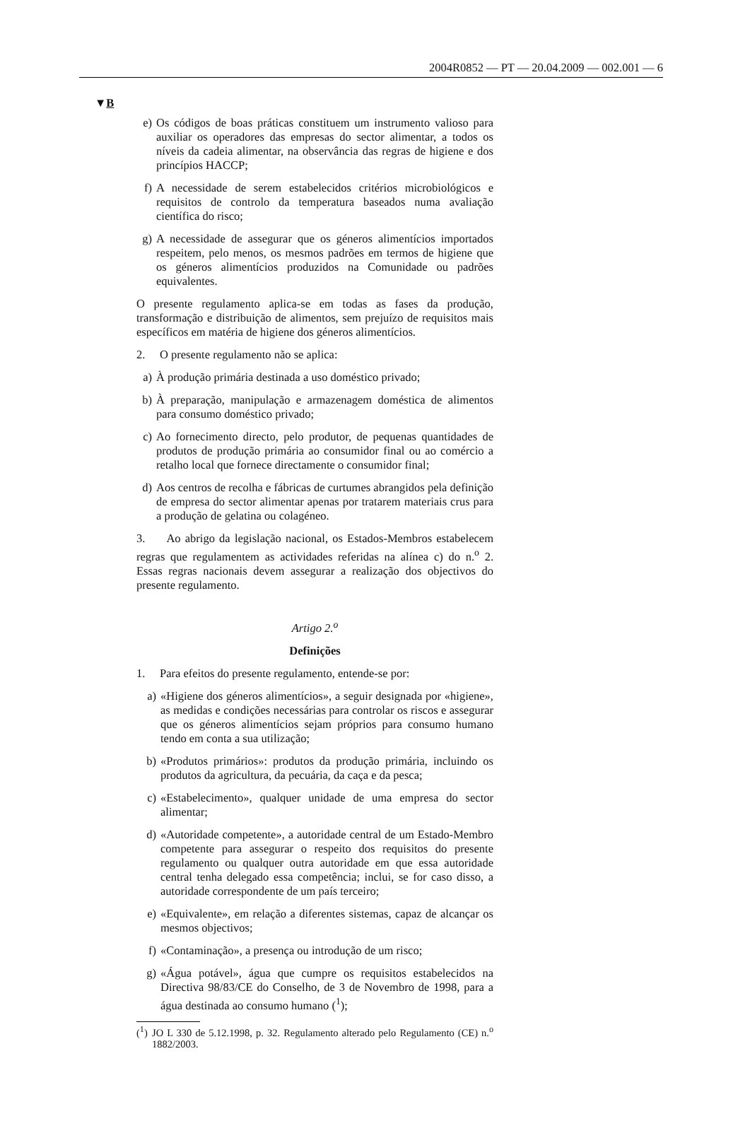2004R0852 — PT — 20.04.2009 — 002.001 — 6
▼B
e) Os códigos de boas práticas constituem um instrumento valioso para auxiliar os operadores das empresas do sector alimentar, a todos os níveis da cadeia alimentar, na observância das regras de higiene e dos princípios HACCP;
f) A necessidade de serem estabelecidos critérios microbiológicos e requisitos de controlo da temperatura baseados numa avaliação científica do risco;
g) A necessidade de assegurar que os géneros alimentícios importados respeitem, pelo menos, os mesmos padrões em termos de higiene que os géneros alimentícios produzidos na Comunidade ou padrões equivalentes.
O presente regulamento aplica-se em todas as fases da produção, transformação e distribuição de alimentos, sem prejuízo de requisitos mais específicos em matéria de higiene dos géneros alimentícios.
2. O presente regulamento não se aplica:
a) À produção primária destinada a uso doméstico privado;
b) À preparação, manipulação e armazenagem doméstica de alimentos para consumo doméstico privado;
c) Ao fornecimento directo, pelo produtor, de pequenas quantidades de produtos de produção primária ao consumidor final ou ao comércio a retalho local que fornece directamente o consumidor final;
d) Aos centros de recolha e fábricas de curtumes abrangidos pela definição de empresa do sector alimentar apenas por tratarem materiais crus para a produção de gelatina ou colagéneo.
3. Ao abrigo da legislação nacional, os Estados-Membros estabelecem regras que regulamentem as actividades referidas na alínea c) do n.<sup>o</sup> 2. Essas regras nacionais devem assegurar a realização dos objectivos do presente regulamento.
Artigo 2.<sup>o</sup>
Definições
1. Para efeitos do presente regulamento, entende-se por:
a) «Higiene dos géneros alimentícios», a seguir designada por «higiene», as medidas e condições necessárias para controlar os riscos e assegurar que os géneros alimentícios sejam próprios para consumo humano tendo em conta a sua utilização;
b) «Produtos primários»: produtos da produção primária, incluindo os produtos da agricultura, da pecuária, da caça e da pesca;
c) «Estabelecimento», qualquer unidade de uma empresa do sector alimentar;
d) «Autoridade competente», a autoridade central de um Estado-Membro competente para assegurar o respeito dos requisitos do presente regulamento ou qualquer outra autoridade em que essa autoridade central tenha delegado essa competência; inclui, se for caso disso, a autoridade correspondente de um país terceiro;
e) «Equivalente», em relação a diferentes sistemas, capaz de alcançar os mesmos objectivos;
f) «Contaminação», a presença ou introdução de um risco;
g) «Água potável», água que cumpre os requisitos estabelecidos na Directiva 98/83/CE do Conselho, de 3 de Novembro de 1998, para a água destinada ao consumo humano (<sup>1</sup>);
(<sup>1</sup>) JO L 330 de 5.12.1998, p. 32. Regulamento alterado pelo Regulamento (CE) n.<sup>o</sup> 1882/2003.